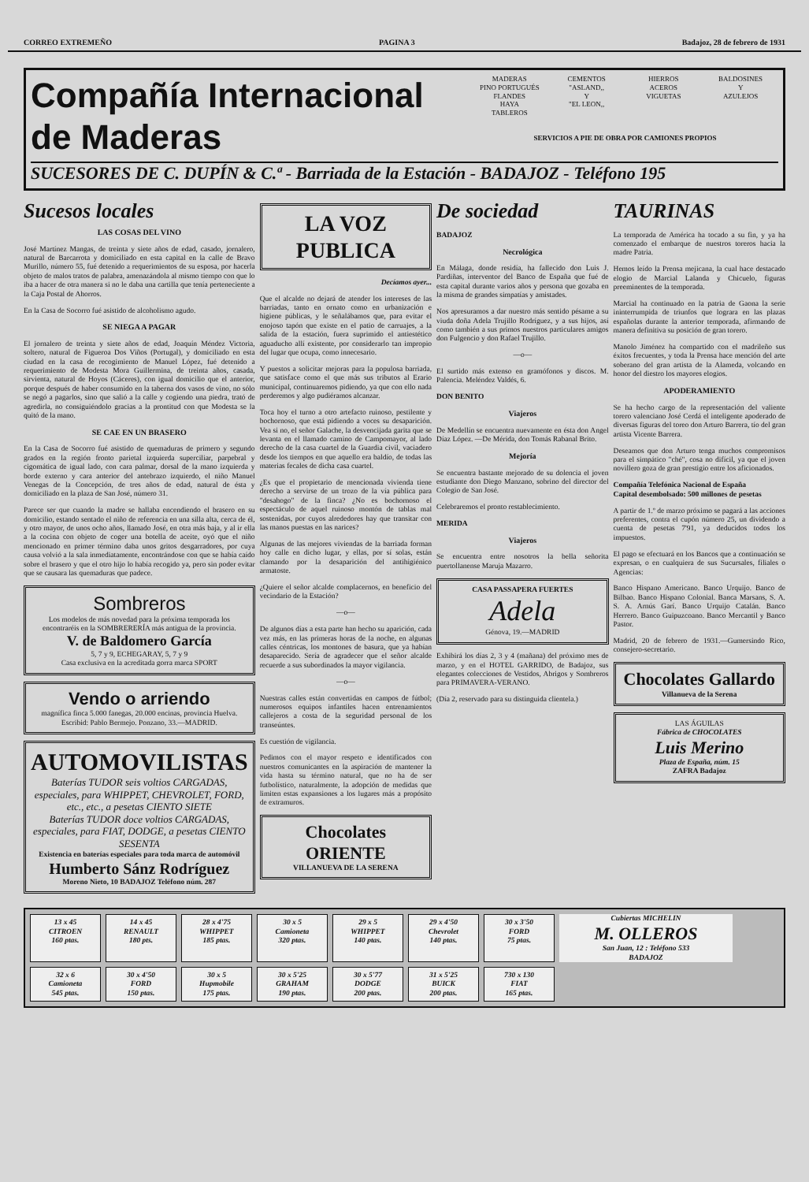CORREO EXTREMEÑO PAGINA 3 Badajoz, 28 de febrero de 1931
Compañía Internacional de Maderas
MADERAS
PINO PORTUGUÉS
FLANDES
HAYA
TABLEROS
CEMENTOS
"ASLAND,,
Y
"EL LEON,,
HIERROS
ACEROS
VIGUETAS
BALDOSINES
Y
AZULEJOS
SERVICIOS A PIE DE OBRA POR CAMIONES PROPIOS
SUCESORES DE C. DUPÍN & C.ª - Barriada de la Estación - BADAJOZ - Teléfono 195
Sucesos locales
LAS COSAS DEL VINO
José Martínez Mangas, de treinta y siete años de edad, casado, jornalero, natural de Barcarrota y domiciliado en esta capital en la calle de Bravo Murillo, número 55, fué detenido a requerimientos de su esposa, por hacerla objeto de malos tratos de palabra, amenazándola al mismo tiempo con que lo iba a hacer de otra manera si no le daba una cartilla que tenía perteneciente a la Caja Postal de Ahorros.
En la Casa de Socorro fué asistido de alcoholismo agudo.
SE NIEGA A PAGAR
El jornalero de treinta y siete años de edad, Joaquín Méndez Victoria, soltero, natural de Figueroa Dos Viños (Portugal), y domiciliado en esta ciudad en la casa de recogimiento de Manuel López, fué detenido a requerimiento de Modesta Mora Guillermina, de treinta años, casada, sirvienta, natural de Hoyos (Cáceres), con igual domicilio que el anterior, porque después de haber consumido en la taberna dos vasos de vino, no sólo se negó a pagarlos, sino que salió a la calle y cogiendo una piedra, trató de agredirla, no consiguiéndolo gracias a la prontitud con que Modesta se la quitó de la mano.
SE CAE EN UN BRASERO
En la Casa de Socorro fué asistido de quemaduras de primero y segundo grados en la región fronto parietal izquierda superciliar, parpebral y cigomática de igual lado, con cara palmar, dorsal de la mano izquierda y borde externo y cara anterior del antebrazo izquierdo, el niño Manuel Venegas de la Concepción, de tres años de edad, natural de ésta y domiciliado en la plaza de San José, número 31.
Parece ser que cuando la madre se hallaba encendiendo el brasero en su domicilio, estando sentado el niño de referencia en una silla alta, cerca de él, y otro mayor, de unos ocho años, llamado José, en otra más baja, y al ir ella a la cocina con objeto de coger una botella de aceite, oyó que el niño mencionado en primer término daba unos gritos desgarradores, por cuya causa volvió a la sala inmediatamente, encontrándose con que se había caído sobre el brasero y que el otro hijo lo había recogido ya, pero sin poder evitar que se causara las quemaduras que padece.
Sombreros
Los modelos de más novedad para la próxima temporada los encontraréis en la SOMBRERERÍA más antigua de la provincia.
V. de Baldomero García
5, 7 y 9, ECHEGARAY, 5, 7 y 9
Casa exclusiva en la acreditada gorra marca SPORT
Vendo o arriendo
magnífica finca 5.000 fanegas, 20.000 encinas, provincia Huelva. Escribid: Pablo Bermejo. Ponzano, 33.—MADRID.
AUTOMOVILISTAS
Baterías TUDOR seis voltios CARGADAS, especiales, para WHIPPET, CHEVROLET, FORD, etc., etc., a pesetas CIENTO SIETE
Baterías TUDOR doce voltios CARGADAS, especiales, para FIAT, DODGE, a pesetas CIENTO SESENTA
Existencia en baterías especiales para toda marca de automóvil
Humberto Sánz Rodríguez
Moreno Nieto, 10 BADAJOZ Teléfono núm. 287
LA VOZ PUBLICA
Decíamos ayer...
Que el alcalde no dejará de atender los intereses de las barriadas, tanto en ornato como en urbanización e higiene públicas, y le señalábamos que, para evitar el enojoso tapón que existe en el patio de carruajes, a la salida de la estación, fuera suprimido el antiestético aguaducho allí existente, por considerarlo tan impropio del lugar que ocupa, como innecesario.
Y puestos a solicitar mejoras para la populosa barriada, que satisface como el que más sus tributos al Erario municipal, continuaremos pidiendo, ya que con ello nada perderemos y algo pudiéramos alcanzar.
Toca hoy el turno a otro artefacto ruinoso, pestilente y bochornoso, que está pidiendo a voces su desaparición. Vea si no, el señor Galache, la desvencijada garita que se levanta en el llamado camino de Campomayor, al lado derecho de la casa cuartel de la Guardia civil, vaciadero desde los tiempos en que aquello era baldío, de todas las materias fecales de dicha casa cuartel.
¿Es que el propietario de mencionada vivienda tiene derecho a servirse de un trozo de la vía pública para "desahogo" de la finca? ¿No es bochornoso el espectáculo de aquel ruinoso montón de tablas mal sostenidas, por cuyos alrededores hay que transitar con las manos puestas en las narices?
Algunas de las mejores viviendas de la barriada forman hoy calle en dicho lugar, y ellas, por sí solas, están clamando por la desaparición del antihigiénico armatoste.
¿Quiere el señor alcalde complacernos, en beneficio del vecindario de la Estación?
—o—
De algunos días a esta parte han hecho su aparición, cada vez más, en las primeras horas de la noche, en algunas calles céntricas, los montones de basura, que ya habían desaparecido. Sería de agradecer que el señor alcalde recuerde a sus subordinados la mayor vigilancia.
—o—
Nuestras calles están convertidas en campos de fútbol; numerosos equipos infantiles hacen entrenamientos callejeros a costa de la seguridad personal de los transeúntes.
Es cuestión de vigilancia.
Pedimos con el mayor respeto e identificados con nuestros comunicantes en la aspiración de mantener la vida hasta su término natural, que no ha de ser futbolístico, naturalmente, la adopción de medidas que limiten estas expansiones a los lugares más a propósito de extramuros.
Chocolates ORIENTE
VILLANUEVA DE LA SERENA
De sociedad
BADAJOZ
Necrológica
En Málaga, donde residía, ha fallecido don Luis J. Pardiñas, interventor del Banco de España que fué de esta capital durante varios años y persona que gozaba en la misma de grandes simpatías y amistades.
Nos apresuramos a dar nuestro más sentido pésame a su viuda doña Adela Trujillo Rodríguez, y a sus hijos, así como también a sus primos nuestros particulares amigos don Fulgencio y don Rafael Trujillo.
—o—
El surtido más extenso en gramófonos y discos. M. Palencia. Meléndez Valdés, 6.
DON BENITO
Viajeros
De Medellín se encuentra nuevamente en ésta don Angel Díaz López. —De Mérida, don Tomás Rabanal Brito.
Mejoría
Se encuentra bastante mejorado de su dolencia el joven estudiante don Diego Manzano, sobrino del director del Colegio de San José.
Celebraremos el pronto restablecimiento.
MERIDA
Viajeros
Se encuentra entre nosotros la bella señorita puertollanense Maruja Mazarro.
CASA PASSAPERA FUERTES
Adela
Génova, 19.—MADRID
Exhibirá los días 2, 3 y 4 (mañana) del próximo mes de marzo, y en el HOTEL GARRIDO, de Badajoz, sus elegantes colecciones de Vestidos, Abrigos y Sombreros para PRIMAVERA-VERANO.
(Día 2, reservado para su distinguida clientela.)
TAURINAS
La temporada de América ha tocado a su fin, y ya ha comenzado el embarque de nuestros toreros hacia la madre Patria.
Hemos leído la Prensa mejicana, la cual hace destacado elogio de Marcial Lalanda y Chicuelo, figuras preeminentes de la temporada.
Marcial ha continuado en la patria de Gaona la serie ininterrumpida de triunfos que lograra en las plazas españolas durante la anterior temporada, afirmando de manera definitiva su posición de gran torero.
Manolo Jiménez ha compartido con el madrileño sus éxitos frecuentes, y toda la Prensa hace mención del arte soberano del gran artista de la Alameda, volcando en honor del diestro los mayores elogios.
APODERAMIENTO
Se ha hecho cargo de la representación del valiente torero valenciano José Cerdá el inteligente apoderado de diversas figuras del toreo don Arturo Barrera, tío del gran artista Vicente Barrera.
Deseamos que don Arturo tenga muchos compromisos para el simpático "ché", cosa no difícil, ya que el joven novillero goza de gran prestigio entre los aficionados.
Compañía Telefónica Nacional de España
Capital desembolsado: 500 millones de pesetas
A partir de 1.º de marzo próximo se pagará a las acciones preferentes, contra el cupón número 25, un dividendo a cuenta de pesetas 7'91, ya deducidos todos los impuestos.
El pago se efectuará en los Bancos que a continuación se expresan, o en cualquiera de sus Sucursales, filiales o Agencias:
Banco Hispano Americano. Banco Urquijo. Banco de Bilbao. Banco Hispano Colonial. Banca Marsans, S. A. S. A. Arnús Garí. Banco Urquijo Catalán. Banco Herrero. Banco Guipuzcoano. Banco Mercantil y Banco Pastor.
Madrid, 20 de febrero de 1931.—Gumersindo Rico, consejero-secretario.
Chocolates Gallardo
Villanueva de la Serena
LAS ÁGUILAS
Fábrica de CHOCOLATES
Luis Merino
Plaza de España, núm. 15
ZAFRA Badajoz
13 x 45
CITROEN
160 ptas.
14 x 45
RENAULT
180 pts.
28 x 4'75
WHIPPET
185 ptas.
30 x 5
Camioneta
320 ptas.
29 x 5
WHIPPET
140 ptas.
29 x 4'50
Chevrolet
140 ptas.
30 x 3'50
FORD
75 ptas.
Cubiertas MICHELIN
M. OLLEROS
San Juan, 12 : Teléfono 533
BADAJOZ
32 x 6
Camioneta
545 ptas.
30 x 4'50
FORD
150 ptas.
30 x 5
Hupmobile
175 ptas.
30 x 5'25
GRAHAM
190 ptas.
30 x 5'77
DODGE
200 ptas.
31 x 5'25
BUICK
200 ptas.
730 x 130
FIAT
165 ptas.